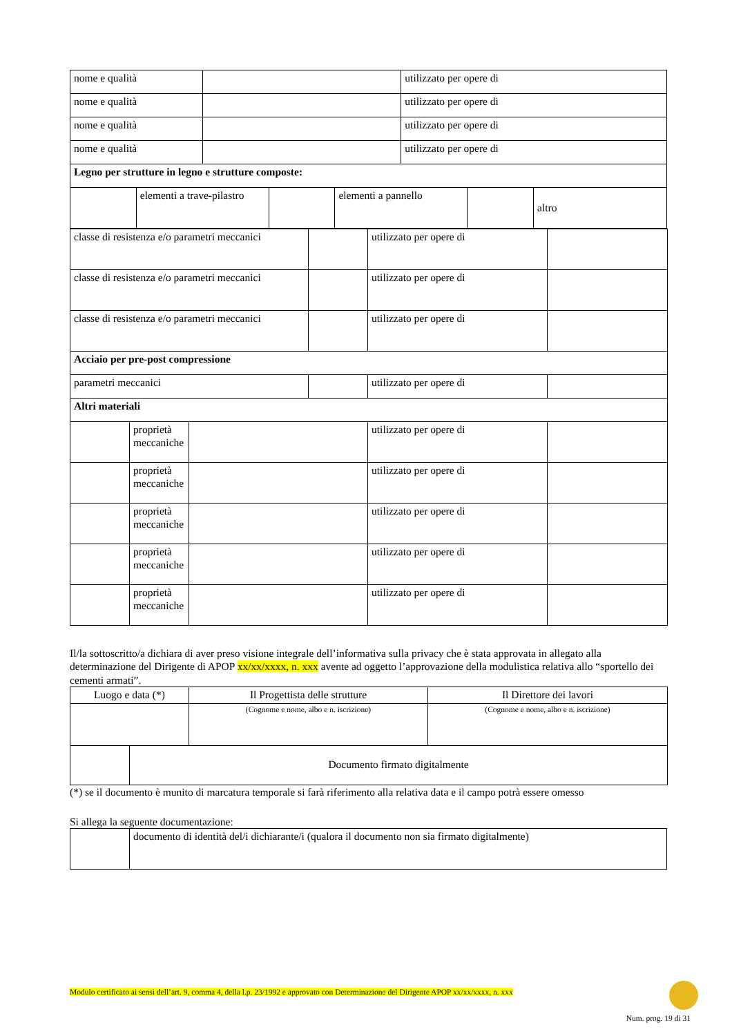| nome e qualità | | | | | utilizzato per opere di | | |
| nome e qualità | | | | | utilizzato per opere di | | |
| nome e qualità | | | | | utilizzato per opere di | | |
| nome e qualità | | | | | utilizzato per opere di | | |
| Legno per strutture in legno e strutture composte: | | | | | | | |
| | elementi a trave-pilastro | | | elementi a pannello | | | altro |
| classe di resistenza e/o parametri meccanici | | | | utilizzato per opere di | |
| classe di resistenza e/o parametri meccanici | | | | utilizzato per opere di | |
| classe di resistenza e/o parametri meccanici | | | | utilizzato per opere di | |
| Acciaio per pre-post compressione | | | | | |
| parametri meccanici | | | | utilizzato per opere di | |
| Altri materiali | | | | | |
| | proprietà meccaniche | | | utilizzato per opere di | |
| | proprietà meccaniche | | | utilizzato per opere di | |
| | proprietà meccaniche | | | utilizzato per opere di | |
| | proprietà meccaniche | | | utilizzato per opere di | |
| | proprietà meccaniche | | | utilizzato per opere di | |
Il/la sottoscritto/a dichiara di aver preso visione integrale dell’informativa sulla privacy che è stata approvata in allegato alla determinazione del Dirigente di APOP xx/xx/xxxx, n. xxx avente ad oggetto l’approvazione della modulistica relativa allo “sportello dei cementi armati”.
| Luogo e data (*) | | Il Progettista delle strutture | Il Direttore dei lavori |
| | | (Cognome e nome, albo e n. iscrizione) | (Cognome e nome, albo e n. iscrizione) |
| | Documento firmato digitalmente | | |
(*) se il documento è munito di marcatura temporale si farà riferimento alla relativa data e il campo potrà essere omesso
Si allega la seguente documentazione:
| | documento di identità del/i dichiarante/i (qualora il documento non sia firmato digitalmente) |
Modulo certificato ai sensi dell’art. 9, comma 4, della l.p. 23/1992 e approvato con Determinazione del Dirigente APOP xx/xx/xxxx, n. xxx
Num. prog. 19 di 31